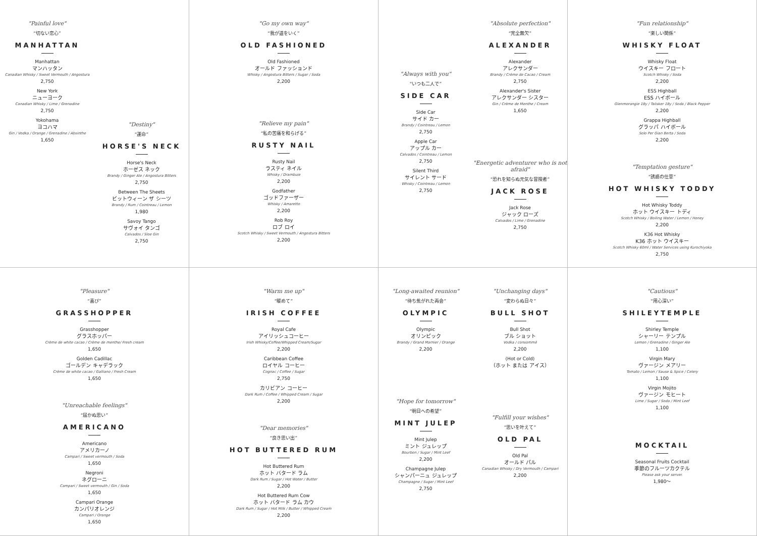"Painful love"
“切ない恋心”
MANHATTAN
Manhattan
マンハッタン
Canadian Whisky / Sweet Vermouth / Angostura
2,750
New York
ニューヨーク
Canadian Whisky / Lime / Grenadine
2,750
Yokohama
ヨコハマ
Gin / Vodka / Orange / Grenadine / Absinthe
1,650
"Destiny"
“運命”
HORSE'S NECK
Horse's Neck
ホーゼス ネック
Brandy / Ginger Ale / Angostura Bitters
2,750
Between The Sheets
ビットウィーン ザ シーツ
Brandy / Rum / Cointreau / Lemon
1,980
Savoy Tango
サヴォイ タンゴ
Calvados / Sloe Gin
2,750
"Go my own way"
“我が道をいく”
OLD FASHIONED
Old Fashioned
オールド ファッションド
Whisky / Angostura Bitters / Sugar / Soda
2,200
"Relieve my pain"
“私の苦痛を和らげる”
RUSTY NAIL
Rusty Nail
ラスティ ネイル
Whisky / Drambuie
2,200
Godfather
ゴッドファーザー
Whisky / Amaretto
2,200
Rob Roy
ロブ ロイ
Scotch Whisky / Sweet Vermouth / Angostura Bitters
2,200
"Always with you"
“いつも二人で”
SIDE CAR
Side Car
サイド カー
Brandy / Cointreau / Lemon
2,750
Apple Car
アップル カー
Calvados / Cointreau / Lemon
2,750
Silent Third
サイレント サード
Whisky / Cointreau / Lemon
2,750
"Absolute perfection"
“完全無欠”
ALEXANDER
Alexander
アレクサンダー
Brandy / Crème de Cacao / Cream
2,750
Alexander's Sister
アレクサンダー シスター
Gin / Crème de Menthe / Cream
1,650
"Energetic adventurer who is not afraid"
“恐れを知らぬ元気な冒険者”
JACK ROSE
Jack Rose
ジャック ローズ
Calvados / Lime / Grenadine
2,750
"Fun relationship"
“楽しい関係”
WHISKY FLOAT
Whisky Float
ウイスキー フロート
Scotch Whisky / Soda
2,200
ESS Highball
ESS ハイボール
Glenmorangie 18y / Talisker 18y / Soda / Black Pepper
2,200
Grappa Highball
グラッパ ハイボール
Solo Per Gian Berta / Soda
2,200
"Temptation gesture"
“誘惑の仕草”
HOT WHISKY TODDY
Hot Whisky Toddy
ホット ウイスキー トディ
Scotch Whisky / Boiling Water / Lemon / Honey
2,200
K36 Hot Whisky
K36 ホット ウイスキー
Scotch Whisky 60ml / Water Services using Kurochiyoka
2,750
"Pleasure"
“喜び”
GRASSHOPPER
Grasshopper
グラスホッパー
Crème de white cacao / Crème de menthe/ Fresh cream
1,650
Golden Cadillac
ゴールデン キャデラック
Crème de white cacao / Galliano / Fresh Cream
1,650
"Unreachable feelings"
“届かぬ思い”
AMERICANO
Americano
アメリカーノ
Campari / Sweet vermouth / Soda
1,650
Negroni
ネグローニ
Campari / Sweet vermouth / Gin / Soda
1,650
Campari Orange
カンパリオレンジ
Campari / Orange
1,650
"Warm me up"
“暖めて”
IRISH COFFEE
Royal Cafe
アイリッシュコーヒー
Irish Whisky/Coffee/Whipped Cream/Sugar
2,200
Caribbean Coffee
ロイヤル コーヒー
Cognac / Coffee / Sugar
2,750
カリビアン コーヒー
Dark Rum / Coffee / Whipped Cream / Sugar
2,200
"Dear memories"
“良き思い出”
HOT BUTTERED RUM
Hot Buttered Rum
ホット バタード ラム
Dark Rum / Sugar / Hot Water / Butter
2,200
Hot Buttered Rum Cow
ホット バタード ラム カウ
Dark Rum / Sugar / Hot Milk / Butter / Whipped Cream
2,200
"Long-awaited reunion"
“待ち焦がれた再会”
OLYMPIC
Olympic
オリンピック
Brandy / Grand Marnier / Orange
2,200
"Hope for tomorrow"
“明日への希望”
MINT JULEP
Mint Julep
ミント ジュレップ
Bourbon / Sugar / Mint Leef
2,200
Champagne Julep
シャンパーニュ ジュレップ
Champagne / Sugar / Mint Leef
2,750
"Unchanging days"
“変わらぬ日々”
BULL SHOT
Bull Shot
ブル ショット
Vodka / consommé
2,200
(Hot or Cold)
（ホット または アイス）
"Fulfill your wishes"
“思いを叶えて”
OLD PAL
Old Pal
オールド パル
Canadian Whisky / Dry Vermouth / Campari
2,200
"Cautious"
“用心深い”
SHILEYTEMPLE
Shirley Temple
シャーリー テンプル
Lemon / Grenadine / Ginger Ale
1,100
Virgin Mary
ヴァージン メアリー
Tomato / Lemon / Sause & Spice / Celery
1,100
Virgin Mojito
ヴァージン モヒート
Lime / Sugar / Soda / Mint Leef
1,100
MOCKTAIL
Seasonal Fruits Cocktail
季節のフルーツカクテル
Please ask your server.
1,980～